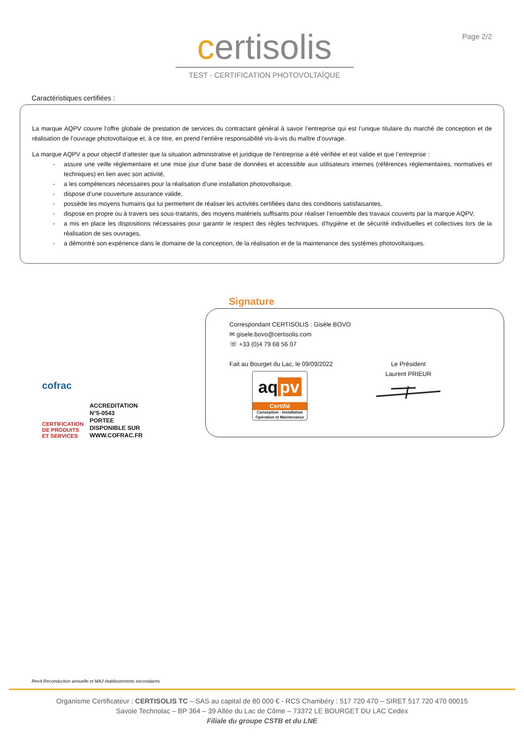certisolis
TEST - CERTIFICATION PHOTOVOLTAÏQUE
Page 2/2
Caractéristiques certifiées :
La marque AQPV couvre l’offre globale de prestation de services du contractant général à savoir l’entreprise qui est l’unique titulaire du marché de conception et de réalisation de l’ouvrage photovoltaïque et, à ce titre, en prend l’entière responsabilité vis-à-vis du maître d’ouvrage.
La marque AQPV a pour objectif d’attester que la situation administrative et juridique de l’entreprise a été vérifiée et est valide et que l’entreprise :
- assure une veille réglementaire et une mise jour d’une base de données et accessible aux utilisateurs internes (références réglementaires, normatives et techniques) en lien avec son activité,
- a les compétences nécessaires pour la réalisation d’une installation photovoltaïque,
- dispose d’une couverture assurance valide,
- possède les moyens humains qui lui permettent de réaliser les activités certifiées dans des conditions satisfaisantes,
- dispose en propre ou à travers ses sous-traitants, des moyens matériels suffisants pour réaliser l’ensemble des travaux couverts par la marque AQPV,
- a mis en place les dispositions nécessaires pour garantir le respect des règles techniques, d’hygiène et de sécurité individuelles et collectives lors de la réalisation de ses ouvrages,
- a démontré son expérience dans le domaine de la conception, de la réalisation et de la maintenance des systèmes photovoltaïques.
cofrac
CERTIFICATION
DE PRODUITS
ET SERVICES
ACCREDITATION
N°5-0543
PORTEE
DISPONIBLE SUR
WWW.COFRAC.FR
Signature
Correspondant CERTISOLIS : Gisèle BOVO
✉ gisele.bovo@certisolis.com
☏ +33 (0)4 79 68 56 07
Fait au Bourget du Lac, le 09/09/2022
aq pv
Certifié
Conception - Installation
Opération et Maintenance
Le Président
Laurent PRIEUR
Rev4 Reconduction annuelle et MAJ établissements secondaires
Organisme Certificateur : CERTISOLIS TC – SAS au capital de 80 000 € - RCS Chambéry : 517 720 470 – SIRET 517 720 470 00015
Savoie Technolac – BP 364 – 39 Allée du Lac de Côme – 73372 LE BOURGET DU LAC Cedex
Filiale du groupe CSTB et du LNE